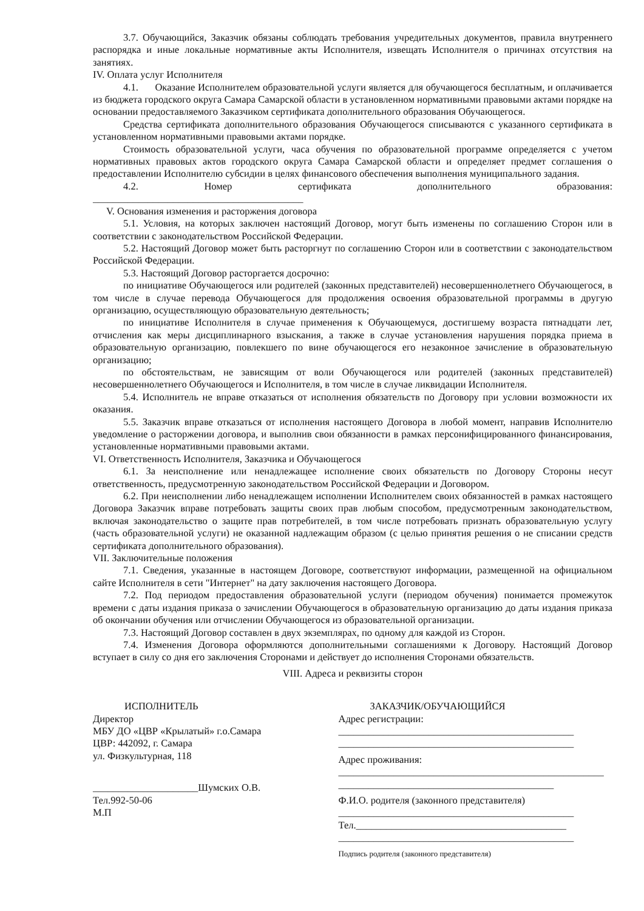3.7. Обучающийся, Заказчик обязаны соблюдать требования учредительных документов, правила внутреннего распорядка и иные локальные нормативные акты Исполнителя, извещать Исполнителя о причинах отсутствия на занятиях.
IV. Оплата услуг Исполнителя
4.1. Оказание Исполнителем образовательной услуги является для обучающегося бесплатным, и оплачивается из бюджета городского округа Самара Самарской области в установленном нормативными правовыми актами порядке на основании предоставляемого Заказчиком сертификата дополнительного образования Обучающегося.
Средства сертификата дополнительного образования Обучающегося списываются с указанного сертификата в установленном нормативными правовыми актами порядке.
Стоимость образовательной услуги, часа обучения по образовательной программе определяется с учетом нормативных правовых актов городского округа Самара Самарской области и определяет предмет соглашения о предоставлении Исполнителю субсидии в целях финансового обеспечения выполнения муниципального задания.
4.2. Номер сертификата дополнительного образования:
__________________________________________
V. Основания изменения и расторжения договора
5.1. Условия, на которых заключен настоящий Договор, могут быть изменены по соглашению Сторон или в соответствии с законодательством Российской Федерации.
5.2. Настоящий Договор может быть расторгнут по соглашению Сторон или в соответствии с законодательством Российской Федерации.
5.3. Настоящий Договор расторгается досрочно:
по инициативе Обучающегося или родителей (законных представителей) несовершеннолетнего Обучающегося, в том числе в случае перевода Обучающегося для продолжения освоения образовательной программы в другую организацию, осуществляющую образовательную деятельность;
по инициативе Исполнителя в случае применения к Обучающемуся, достигшему возраста пятнадцати лет, отчисления как меры дисциплинарного взыскания, а также в случае установления нарушения порядка приема в образовательную организацию, повлекшего по вине обучающегося его незаконное зачисление в образовательную организацию;
по обстоятельствам, не зависящим от воли Обучающегося или родителей (законных представителей) несовершеннолетнего Обучающегося и Исполнителя, в том числе в случае ликвидации Исполнителя.
5.4. Исполнитель не вправе отказаться от исполнения обязательств по Договору при условии возможности их оказания.
5.5. Заказчик вправе отказаться от исполнения настоящего Договора в любой момент, направив Исполнителю уведомление о расторжении договора, и выполнив свои обязанности в рамках персонифицированного финансирования, установленные нормативными правовыми актами.
VI. Ответственность Исполнителя, Заказчика и Обучающегося
6.1. За неисполнение или ненадлежащее исполнение своих обязательств по Договору Стороны несут ответственность, предусмотренную законодательством Российской Федерации и Договором.
6.2. При неисполнении либо ненадлежащем исполнении Исполнителем своих обязанностей в рамках настоящего Договора Заказчик вправе потребовать защиты своих прав любым способом, предусмотренным законодательством, включая законодательство о защите прав потребителей, в том числе потребовать признать образовательную услугу (часть образовательной услуги) не оказанной надлежащим образом (с целью принятия решения о не списании средств сертификата дополнительного образования).
VII. Заключительные положения
7.1. Сведения, указанные в настоящем Договоре, соответствуют информации, размещенной на официальном сайте Исполнителя в сети "Интернет" на дату заключения настоящего Договора.
7.2. Под периодом предоставления образовательной услуги (периодом обучения) понимается промежуток времени с даты издания приказа о зачислении Обучающегося в образовательную организацию до даты издания приказа об окончании обучения или отчислении Обучающегося из образовательной организации.
7.3. Настоящий Договор составлен в двух экземплярах, по одному для каждой из Сторон.
7.4. Изменения Договора оформляются дополнительными соглашениями к Договору. Настоящий Договор вступает в силу со дня его заключения Сторонами и действует до исполнения Сторонами обязательств.
VIII. Адреса и реквизиты сторон
ИСПОЛНИТЕЛЬ
Директор
МБУ ДО «ЦВР «Крылатый» г.о.Самара
ЦВР: 442092, г. Самара
ул. Физкультурная, 118
_____________________Шумских О.В.
Тел.992-50-06
М.П
ЗАКАЗЧИК/ОБУЧАЮЩИЙСЯ
Адрес регистрации:
_______________________________________________
_______________________________________________
Адрес проживания:
_____________________________________________________
___________________________________________
Ф.И.О. родителя (законного представителя)
_______________________________________________
Тел.__________________________________________
_______________________________________________
Подпись родителя (законного представителя)